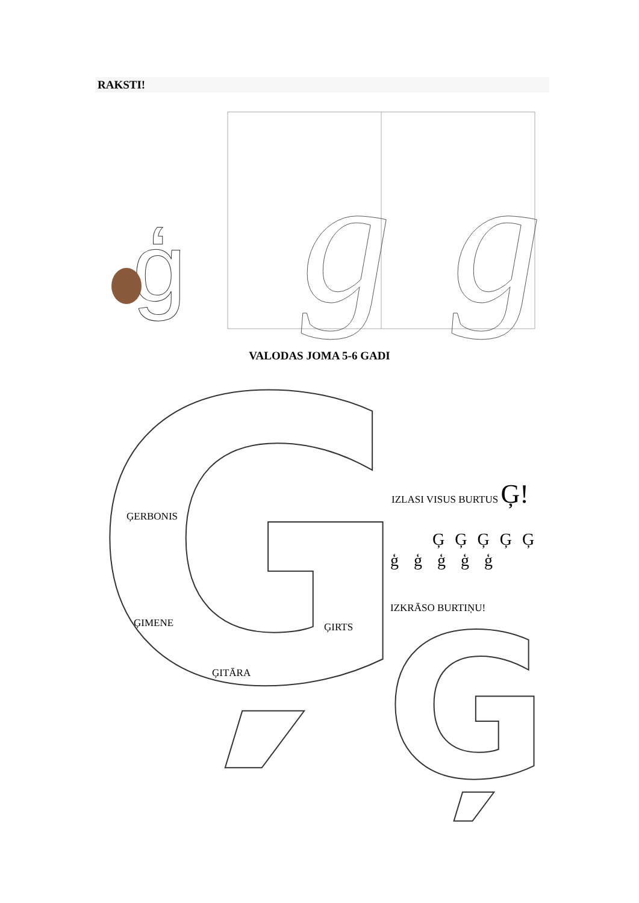RAKSTI!
g
g
ģ
Ģ
Ģ
VALODAS JOMA 5-6 GADI
ĢERBONIS
ĢIMENE ĢIRTS
ĢITĀRA
IZLASI VISUS BURTUS Ģ!
Ģ Ģ Ģ Ģ Ģ
ģ ģ ģ ģ ģ
IZKRĀSO BURTIŅU!